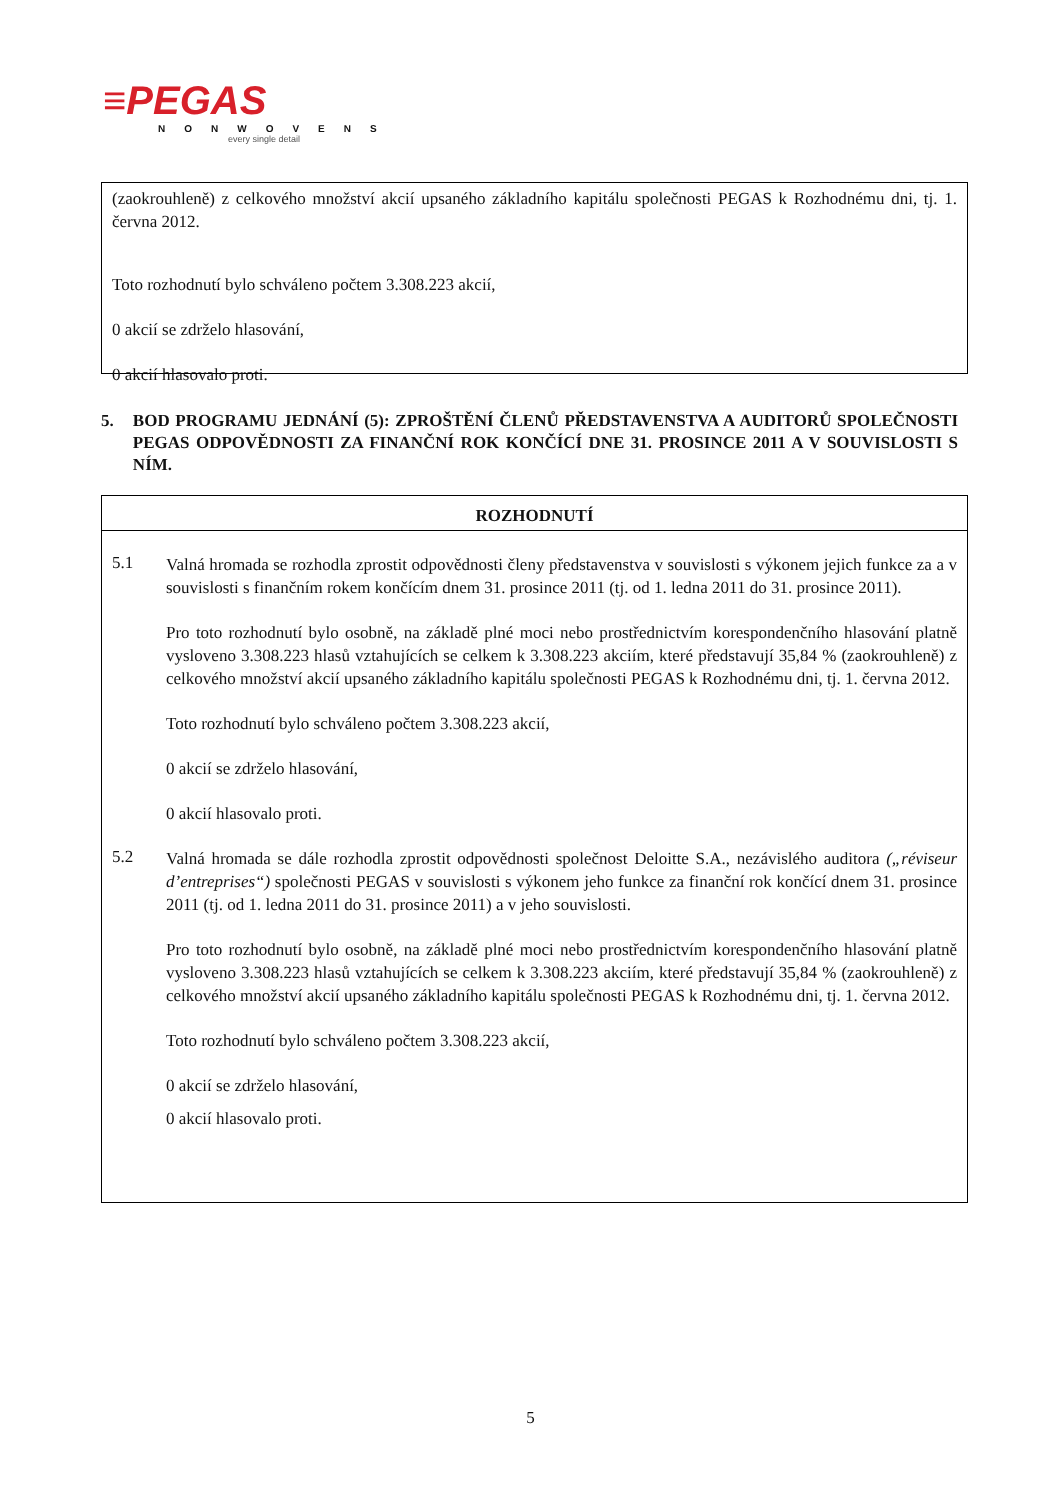≡PEGAS
NONWOVENS
every single detail
(zaokrouhleně) z celkového množství akcií upsaného základního kapitálu společnosti PEGAS k Rozhodnému dni, tj. 1. června 2012.
Toto rozhodnutí bylo schváleno počtem 3.308.223 akcií,
0 akcií se zdrželo hlasování,
0 akcií hlasovalo proti.
5. BOD PROGRAMU JEDNÁNÍ (5): ZPROŠTĚNÍ ČLENŮ PŘEDSTAVENSTVA A AUDITORŮ SPOLEČNOSTI PEGAS ODPOVĚDNOSTI ZA FINANČNÍ ROK KONČÍCÍ DNE 31. PROSINCE 2011 A V SOUVISLOSTI S NÍM.
ROZHODNUTÍ
5.1
Valná hromada se rozhodla zprostit odpovědnosti členy představenstva v souvislosti s výkonem jejich funkce za a v souvislosti s finančním rokem končícím dnem 31. prosince 2011 (tj. od 1. ledna 2011 do 31. prosince 2011).
Pro toto rozhodnutí bylo osobně, na základě plné moci nebo prostřednictvím korespondenčního hlasování platně vysloveno 3.308.223 hlasů vztahujících se celkem k 3.308.223 akciím, které představují 35,84 % (zaokrouhleně) z celkového množství akcií upsaného základního kapitálu společnosti PEGAS k Rozhodnému dni, tj. 1. června 2012.
Toto rozhodnutí bylo schváleno počtem 3.308.223 akcií,
0 akcií se zdrželo hlasování,
0 akcií hlasovalo proti.
5.2
Valná hromada se dále rozhodla zprostit odpovědnosti společnost Deloitte S.A., nezávislého auditora („réviseur d’entreprises“) společnosti PEGAS v souvislosti s výkonem jeho funkce za finanční rok končící dnem 31. prosince 2011 (tj. od 1. ledna 2011 do 31. prosince 2011) a v jeho souvislosti.
Pro toto rozhodnutí bylo osobně, na základě plné moci nebo prostřednictvím korespondenčního hlasování platně vysloveno 3.308.223 hlasů vztahujících se celkem k 3.308.223 akciím, které představují 35,84 % (zaokrouhleně) z celkového množství akcií upsaného základního kapitálu společnosti PEGAS k Rozhodnému dni, tj. 1. června 2012.
Toto rozhodnutí bylo schváleno počtem 3.308.223 akcií,
0 akcií se zdrželo hlasování,
0 akcií hlasovalo proti.
5